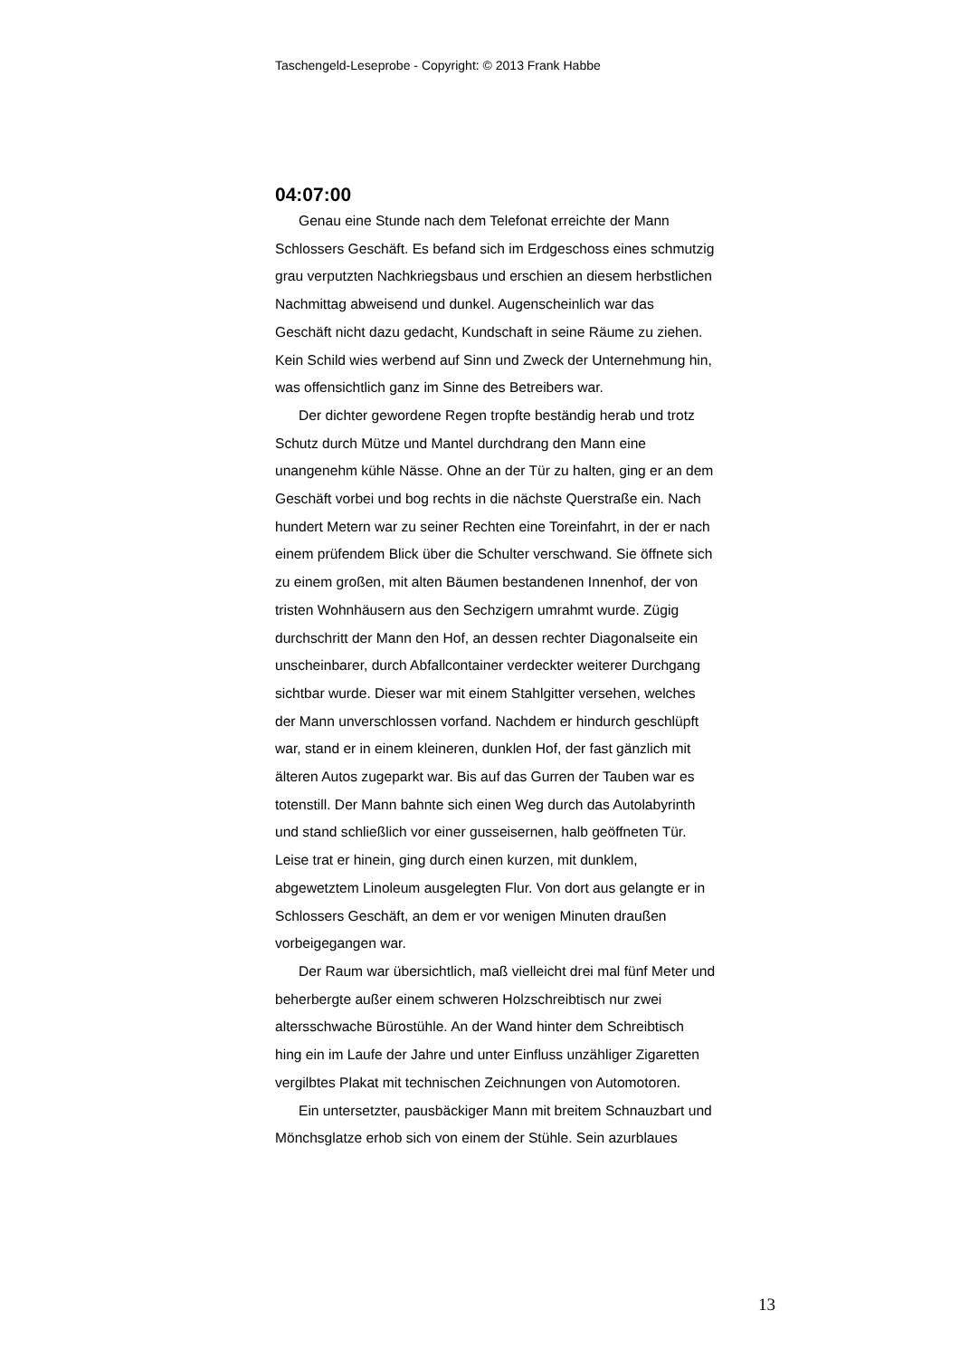Taschengeld-Leseprobe - Copyright: © 2013 Frank Habbe
04:07:00
Genau eine Stunde nach dem Telefonat erreichte der Mann
Schlossers Geschäft. Es befand sich im Erdgeschoss eines schmutzig
grau verputzten Nachkriegsbaus und erschien an diesem herbstlichen
Nachmittag abweisend und dunkel. Augenscheinlich war das
Geschäft nicht dazu gedacht, Kundschaft in seine Räume zu ziehen.
Kein Schild wies werbend auf Sinn und Zweck der Unternehmung hin,
was offensichtlich ganz im Sinne des Betreibers war.
Der dichter gewordene Regen tropfte beständig herab und trotz
Schutz durch Mütze und Mantel durchdrang den Mann eine
unangenehm kühle Nässe. Ohne an der Tür zu halten, ging er an dem
Geschäft vorbei und bog rechts in die nächste Querstraße ein. Nach
hundert Metern war zu seiner Rechten eine Toreinfahrt, in der er nach
einem prüfendem Blick über die Schulter verschwand. Sie öffnete sich
zu einem großen, mit alten Bäumen bestandenen Innenhof, der von
tristen Wohnhäusern aus den Sechzigern umrahmt wurde. Zügig
durchschritt der Mann den Hof, an dessen rechter Diagonalseite ein
unscheinbarer, durch Abfallcontainer verdeckter weiterer Durchgang
sichtbar wurde. Dieser war mit einem Stahlgitter versehen, welches
der Mann unverschlossen vorfand. Nachdem er hindurch geschlüpft
war, stand er in einem kleineren, dunklen Hof, der fast gänzlich mit
älteren Autos zugeparkt war. Bis auf das Gurren der Tauben war es
totenstill. Der Mann bahnte sich einen Weg durch das Autolabyrinth
und stand schließlich vor einer gusseisernen, halb geöffneten Tür.
Leise trat er hinein, ging durch einen kurzen, mit dunklem,
abgewetztem Linoleum ausgelegten Flur. Von dort aus gelangte er in
Schlossers Geschäft, an dem er vor wenigen Minuten draußen
vorbeigegangen war.
Der Raum war übersichtlich, maß vielleicht drei mal fünf Meter und
beherbergte außer einem schweren Holzschreibtisch nur zwei
altersschwache Bürostühle. An der Wand hinter dem Schreibtisch
hing ein im Laufe der Jahre und unter Einfluss unzähliger Zigaretten
vergilbtes Plakat mit technischen Zeichnungen von Automotoren.
Ein untersetzter, pausbäckiger Mann mit breitem Schnauzbart und
Mönchsglatze erhob sich von einem der Stühle. Sein azurblaues
13